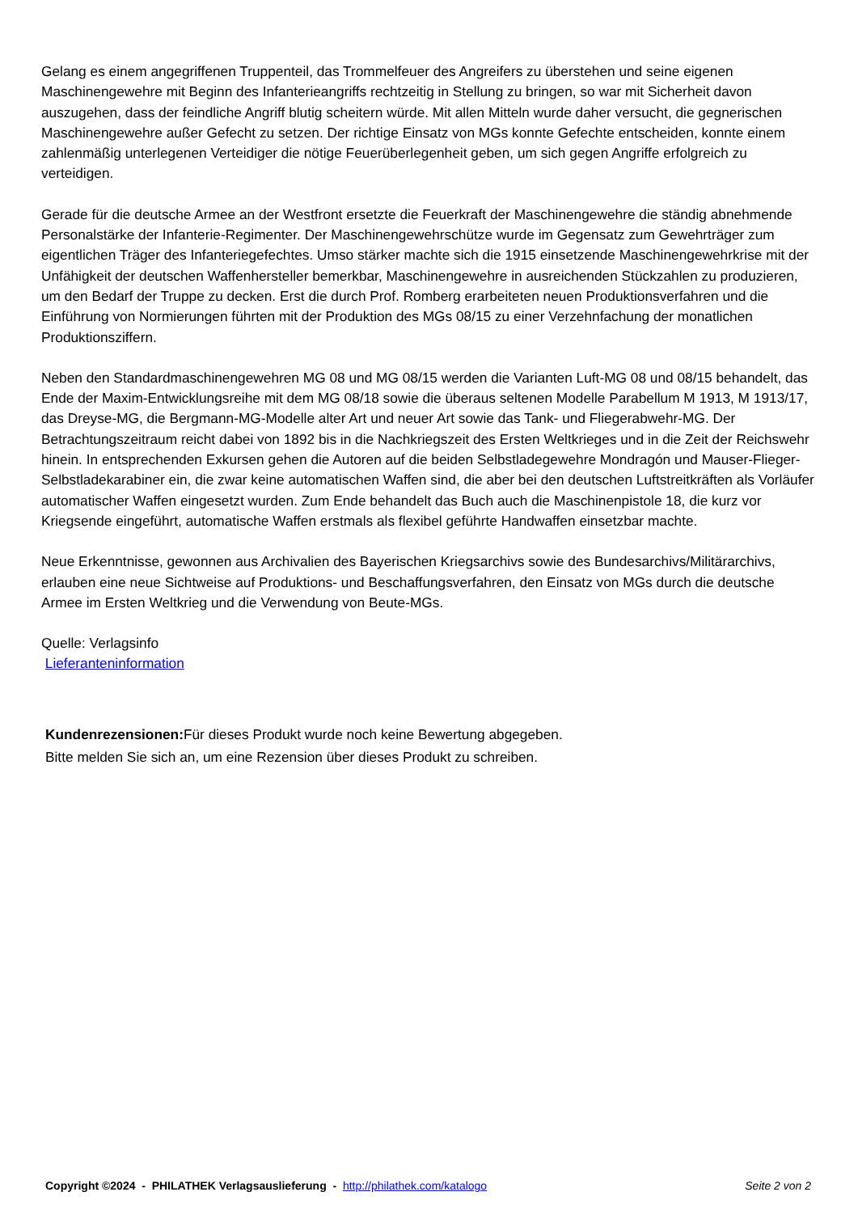Gelang es einem angegriffenen Truppenteil, das Trommelfeuer des Angreifers zu überstehen und seine eigenen Maschinengewehre mit Beginn des Infanterieangriffs rechtzeitig in Stellung zu bringen, so war mit Sicherheit davon auszugehen, dass der feindliche Angriff blutig scheitern würde. Mit allen Mitteln wurde daher versucht, die gegnerischen Maschinengewehre außer Gefecht zu setzen. Der richtige Einsatz von MGs konnte Gefechte entscheiden, konnte einem zahlenmäßig unterlegenen Verteidiger die nötige Feuerüberlegenheit geben, um sich gegen Angriffe erfolgreich zu verteidigen.
Gerade für die deutsche Armee an der Westfront ersetzte die Feuerkraft der Maschinengewehre die ständig abnehmende Personalstärke der Infanterie-Regimenter. Der Maschinengewehrschütze wurde im Gegensatz zum Gewehrträger zum eigentlichen Träger des Infanteriegefechtes. Umso stärker machte sich die 1915 einsetzende Maschinengewehrkrise mit der Unfähigkeit der deutschen Waffenhersteller bemerkbar, Maschinengewehre in ausreichenden Stückzahlen zu produzieren, um den Bedarf der Truppe zu decken. Erst die durch Prof. Romberg erarbeiteten neuen Produktionsverfahren und die Einführung von Normierungen führten mit der Produktion des MGs 08/15 zu einer Verzehnfachung der monatlichen Produktionsziffern.
Neben den Standardmaschinengewehren MG 08 und MG 08/15 werden die Varianten Luft-MG 08 und 08/15 behandelt, das Ende der Maxim-Entwicklungsreihe mit dem MG 08/18 sowie die überaus seltenen Modelle Parabellum M 1913, M 1913/17, das Dreyse-MG, die Bergmann-MG-Modelle alter Art und neuer Art sowie das Tank- und Fliegerabwehr-MG. Der Betrachtungszeitraum reicht dabei von 1892 bis in die Nachkriegszeit des Ersten Weltkrieges und in die Zeit der Reichswehr hinein. In entsprechenden Exkursen gehen die Autoren auf die beiden Selbstladegewehre Mondragón und Mauser-Flieger-Selbstladekarabiner ein, die zwar keine automatischen Waffen sind, die aber bei den deutschen Luftstreitkräften als Vorläufer automatischer Waffen eingesetzt wurden. Zum Ende behandelt das Buch auch die Maschinenpistole 18, die kurz vor Kriegsende eingeführt, automatische Waffen erstmals als flexibel geführte Handwaffen einsetzbar machte.
Neue Erkenntnisse, gewonnen aus Archivalien des Bayerischen Kriegsarchivs sowie des Bundesarchivs/Militärarchivs, erlauben eine neue Sichtweise auf Produktions- und Beschaffungsverfahren, den Einsatz von MGs durch die deutsche Armee im Ersten Weltkrieg und die Verwendung von Beute-MGs.
Quelle: Verlagsinfo
Lieferanteninformation
Kundenrezensionen: Für dieses Produkt wurde noch keine Bewertung abgegeben.
Bitte melden Sie sich an, um eine Rezension über dieses Produkt zu schreiben.
Copyright ©2024 - PHILATHEK Verlagsauslieferung - http://philathek.com/katalogo Seite 2 von 2